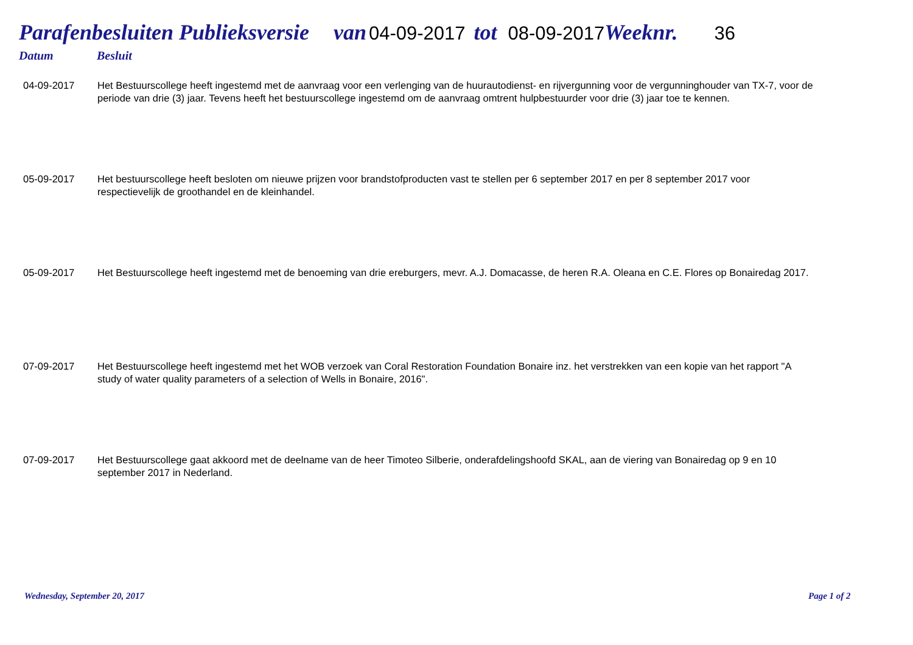Parafenbesluiten Publieksversie van 04-09-2017 tot 08-09-2017 Weeknr. 36
Datum Besluit
| 04-09-2017 | Het Bestuurscollege heeft ingestemd met de aanvraag voor een verlenging van de huurautodienst- en rijvergunning voor de vergunninghouder van TX-7, voor de periode van drie (3) jaar. Tevens heeft het bestuurscollege ingestemd om de aanvraag omtrent hulpbestuurder voor drie (3) jaar toe te kennen. |
| 05-09-2017 | Het bestuurscollege heeft besloten om nieuwe prijzen voor brandstofproducten vast te stellen per 6 september 2017 en per 8 september 2017 voor respectievelijk de groothandel en de kleinhandel. |
| 05-09-2017 | Het Bestuurscollege heeft ingestemd met de benoeming van drie ereburgers, mevr. A.J. Domacasse, de heren R.A. Oleana en C.E. Flores op Bonairedag 2017. |
| 07-09-2017 | Het Bestuurscollege heeft ingestemd met het WOB verzoek van Coral Restoration Foundation Bonaire inz. het verstrekken van een kopie van het rapport "A study of water quality parameters of a selection of Wells in Bonaire, 2016". |
| 07-09-2017 | Het Bestuurscollege gaat akkoord met de deelname van de heer Timoteo Silberie, onderafdelingshoofd SKAL, aan de viering van Bonairedag op 9 en 10 september 2017 in Nederland. |
Wednesday, September 20, 2017 Page 1 of 2